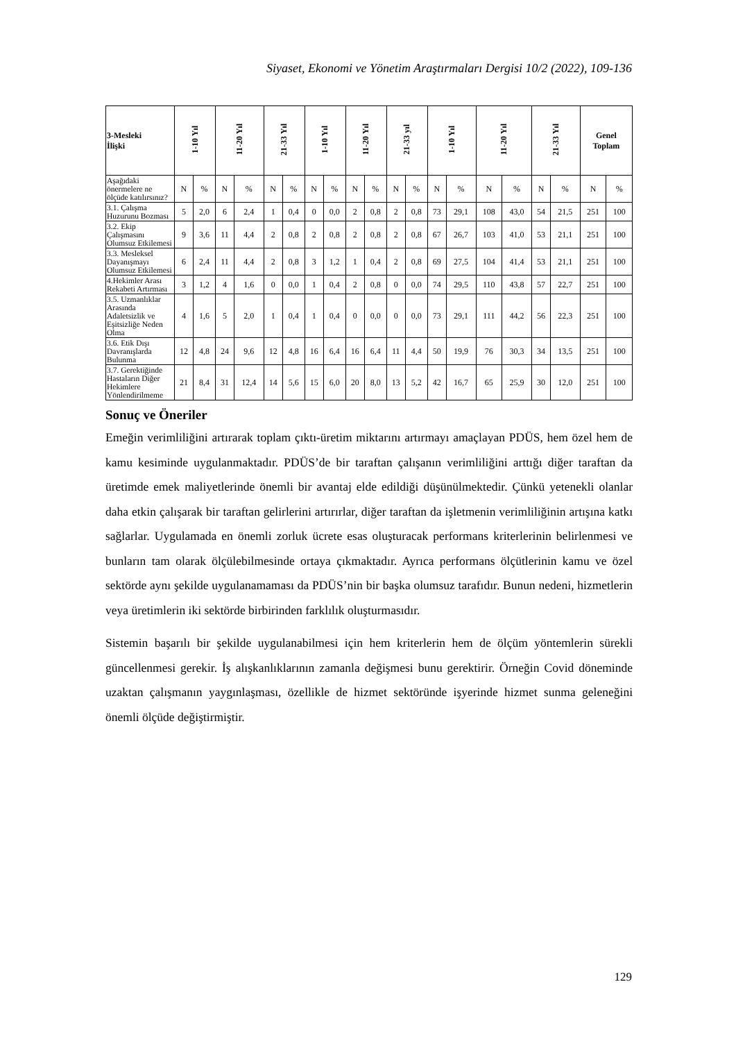Siyaset, Ekonomi ve Yönetim Araştırmaları Dergisi 10/2 (2022), 109-136
| 3-Mesleki İlişki | 1-10 Yıl | | 11-20 Yıl | | 21-33 Yıl | | 1-10 Yıl | | 11-20 Yıl | | 21-33 yıl | | 1-10 Yıl | | 11-20 Yıl | | 21-33 Yıl | | Genel Toplam | |
| --- | --- | --- | --- | --- | --- | --- | --- | --- | --- | --- | --- | --- | --- | --- | --- | --- | --- | --- | --- | --- |
| Aşağıdaki önermelere ne ölçüde katılırsınız? | N | % | N | % | N | % | N | % | N | % | N | % | N | % | N | % | N | % | N | % |
| 3.1. Çalışma Huzurunu Bozması | 5 | 2,0 | 6 | 2,4 | 1 | 0,4 | 0 | 0,0 | 2 | 0,8 | 2 | 0,8 | 73 | 29,1 | 108 | 43,0 | 54 | 21,5 | 251 | 100 |
| 3.2. Ekip Çalışmasını Olumsuz Etkilemesi | 9 | 3,6 | 11 | 4,4 | 2 | 0,8 | 2 | 0,8 | 2 | 0,8 | 2 | 0,8 | 67 | 26,7 | 103 | 41,0 | 53 | 21,1 | 251 | 100 |
| 3.3. Mesleksel Dayanışmayı Olumsuz Etkilemesi | 6 | 2,4 | 11 | 4,4 | 2 | 0,8 | 3 | 1,2 | 1 | 0,4 | 2 | 0,8 | 69 | 27,5 | 104 | 41,4 | 53 | 21,1 | 251 | 100 |
| 4.Hekimler Arası Rekabeti Artırması | 3 | 1,2 | 4 | 1,6 | 0 | 0,0 | 1 | 0,4 | 2 | 0,8 | 0 | 0,0 | 74 | 29,5 | 110 | 43,8 | 57 | 22,7 | 251 | 100 |
| 3.5. Uzmanlıklar Arasında Adaletsizlik ve Eşitsizliğe Neden Olma | 4 | 1,6 | 5 | 2,0 | 1 | 0,4 | 1 | 0,4 | 0 | 0,0 | 0 | 0,0 | 73 | 29,1 | 111 | 44,2 | 56 | 22,3 | 251 | 100 |
| 3.6. Etik Dışı Davranışlarda Bulunma | 12 | 4,8 | 24 | 9,6 | 12 | 4,8 | 16 | 6,4 | 16 | 6,4 | 11 | 4,4 | 50 | 19,9 | 76 | 30,3 | 34 | 13,5 | 251 | 100 |
| 3.7. Gerektiğinde Hastaların Diğer Hekimlere Yönlendirilmeme | 21 | 8,4 | 31 | 12,4 | 14 | 5,6 | 15 | 6,0 | 20 | 8,0 | 13 | 5,2 | 42 | 16,7 | 65 | 25,9 | 30 | 12,0 | 251 | 100 |
Sonuç ve Öneriler
Emeğin verimliliğini artırarak toplam çıktı-üretim miktarını artırmayı amaçlayan PDÜS, hem özel hem de kamu kesiminde uygulanmaktadır. PDÜS’de bir taraftan çalışanın verimliliğini arttığı diğer taraftan da üretimde emek maliyetlerinde önemli bir avantaj elde edildiği düşünülmektedir. Çünkü yetenekli olanlar daha etkin çalışarak bir taraftan gelirlerini artırırlar, diğer taraftan da işletmenin verimliliğinin artışına katkı sağlarlar. Uygulamada en önemli zorluk ücrete esas oluşturacak performans kriterlerinin belirlenmesi ve bunların tam olarak ölçülebilmesinde ortaya çıkmaktadır. Ayrıca performans ölçütlerinin kamu ve özel sektörde aynı şekilde uygulanamaması da PDÜS’nin bir başka olumsuz tarafıdır. Bunun nedeni, hizmetlerin veya üretimlerin iki sektörde birbirinden farklılık oluşturmasıdır.
Sistemin başarılı bir şekilde uygulanabilmesi için hem kriterlerin hem de ölçüm yöntemlerin sürekli güncellenmesi gerekir. İş alışkanlıklarının zamanla değişmesi bunu gerektirir. Örneğin Covid döneminde uzaktan çalışmanın yaygınlaşması, özellikle de hizmet sektöründe işyerinde hizmet sunma geleneğini önemli ölçüde değiştirmiştir.
129